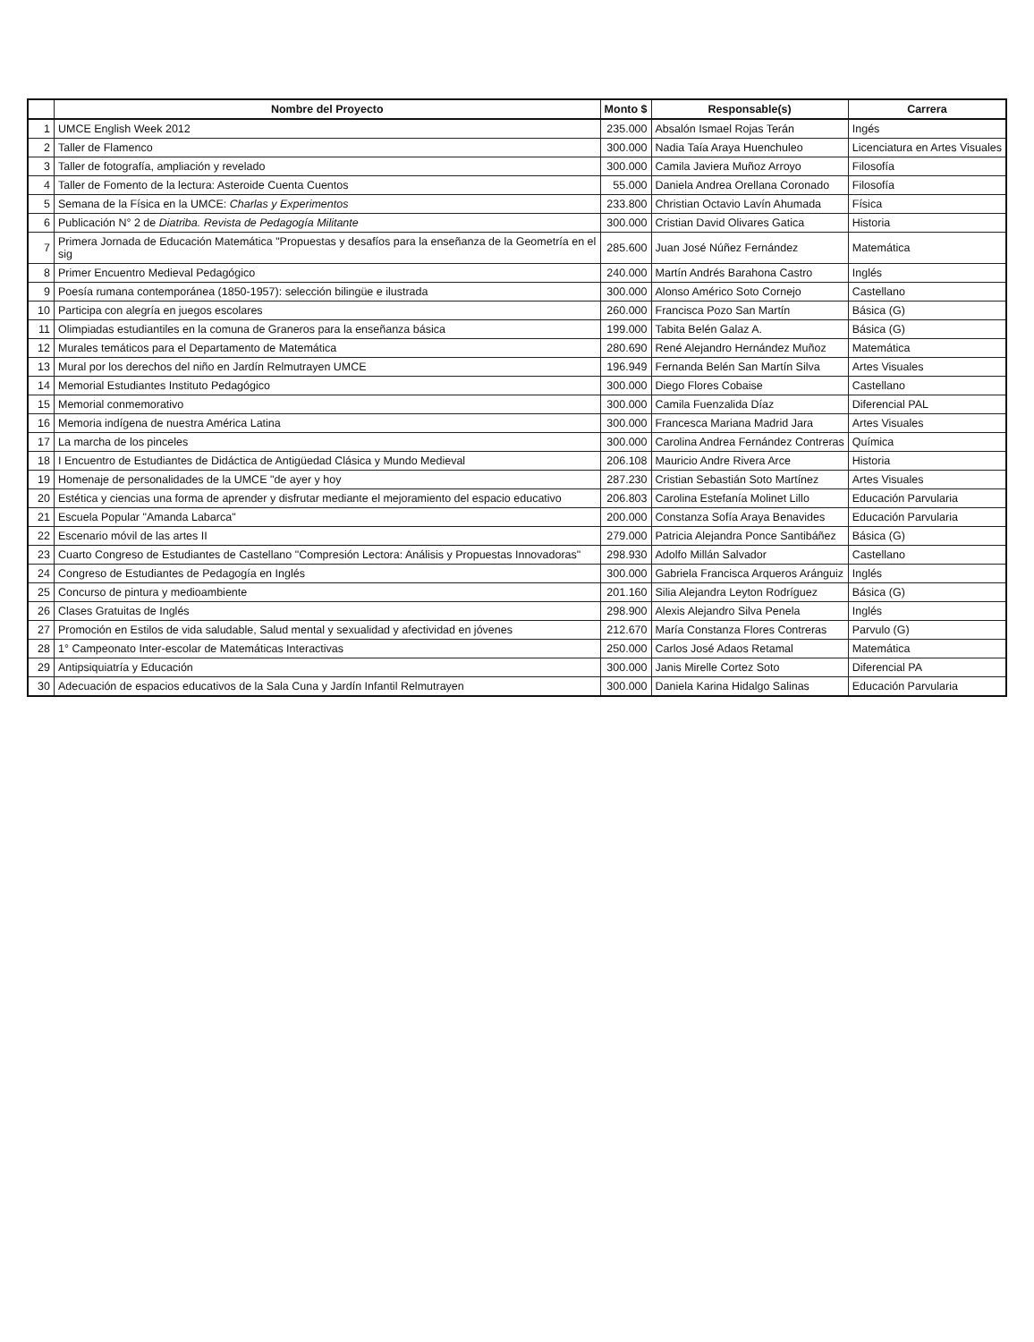| | Nombre del Proyecto | Monto $ | Responsable(s) | Carrera |
| --- | --- | --- | --- | --- |
| 1 | UMCE English Week 2012 | 235.000 | Absalón Ismael Rojas Terán | Ingés |
| 2 | Taller de Flamenco | 300.000 | Nadia Taía Araya Huenchuleo | Licenciatura en Artes Visuales |
| 3 | Taller de fotografía, ampliación y revelado | 300.000 | Camila Javiera Muñoz Arroyo | Filosofía |
| 4 | Taller de Fomento de la lectura: Asteroide Cuenta Cuentos | 55.000 | Daniela Andrea Orellana Coronado | Filosofía |
| 5 | Semana de la Física en la UMCE: Charlas y Experimentos | 233.800 | Christian Octavio Lavín Ahumada | Física |
| 6 | Publicación N° 2 de Diatriba. Revista de Pedagogía Militante | 300.000 | Cristian David Olivares Gatica | Historia |
| 7 | Primera Jornada de Educación Matemática "Propuestas y desafíos para la enseñanza de la Geometría en el sig | 285.600 | Juan José Núñez Fernández | Matemática |
| 8 | Primer Encuentro Medieval Pedagógico | 240.000 | Martín Andrés Barahona Castro | Inglés |
| 9 | Poesía rumana contemporánea (1850-1957): selección bilingüe e ilustrada | 300.000 | Alonso Américo Soto Cornejo | Castellano |
| 10 | Participa con alegría en juegos escolares | 260.000 | Francisca Pozo San Martín | Básica (G) |
| 11 | Olimpiadas estudiantiles en la comuna de Graneros para la enseñanza básica | 199.000 | Tabita Belén Galaz A. | Básica (G) |
| 12 | Murales temáticos para el Departamento de Matemática | 280.690 | René Alejandro Hernández Muñoz | Matemática |
| 13 | Mural por los derechos del niño en Jardín Relmutrayen UMCE | 196.949 | Fernanda Belén San Martín Silva | Artes Visuales |
| 14 | Memorial Estudiantes Instituto Pedagógico | 300.000 | Diego Flores Cobaise | Castellano |
| 15 | Memorial conmemorativo | 300.000 | Camila Fuenzalida Díaz | Diferencial PAL |
| 16 | Memoria indígena de nuestra América Latina | 300.000 | Francesca Mariana Madrid Jara | Artes Visuales |
| 17 | La marcha de los pinceles | 300.000 | Carolina Andrea Fernández Contreras | Química |
| 18 | I Encuentro de Estudiantes de Didáctica de Antigüedad Clásica y Mundo Medieval | 206.108 | Mauricio Andre Rivera Arce | Historia |
| 19 | Homenaje de personalidades de la UMCE "de ayer y hoy | 287.230 | Cristian Sebastián Soto Martínez | Artes Visuales |
| 20 | Estética y ciencias una forma de aprender y disfrutar mediante el mejoramiento del espacio educativo | 206.803 | Carolina Estefanía Molinet Lillo | Educación Parvularia |
| 21 | Escuela Popular "Amanda Labarca" | 200.000 | Constanza Sofía Araya Benavides | Educación Parvularia |
| 22 | Escenario móvil de las artes II | 279.000 | Patricia Alejandra Ponce Santibáñez | Básica (G) |
| 23 | Cuarto Congreso de Estudiantes de Castellano "Compresión Lectora: Análisis y Propuestas Innovadoras" | 298.930 | Adolfo Millán Salvador | Castellano |
| 24 | Congreso de Estudiantes de Pedagogía en Inglés | 300.000 | Gabriela Francisca Arqueros Aránguiz | Inglés |
| 25 | Concurso de pintura y medioambiente | 201.160 | Silia Alejandra Leyton Rodríguez | Básica (G) |
| 26 | Clases Gratuitas de Inglés | 298.900 | Alexis Alejandro Silva Penela | Inglés |
| 27 | Promoción en Estilos de vida saludable, Salud mental y sexualidad y afectividad en jóvenes | 212.670 | María Constanza Flores Contreras | Parvulo (G) |
| 28 | 1° Campeonato Inter-escolar de Matemáticas Interactivas | 250.000 | Carlos José Adaos Retamal | Matemática |
| 29 | Antipsiquiatría y Educación | 300.000 | Janis Mirelle Cortez Soto | Diferencial PA |
| 30 | Adecuación de espacios educativos de la Sala Cuna y Jardín Infantil Relmutrayen | 300.000 | Daniela Karina Hidalgo Salinas | Educación Parvularia |